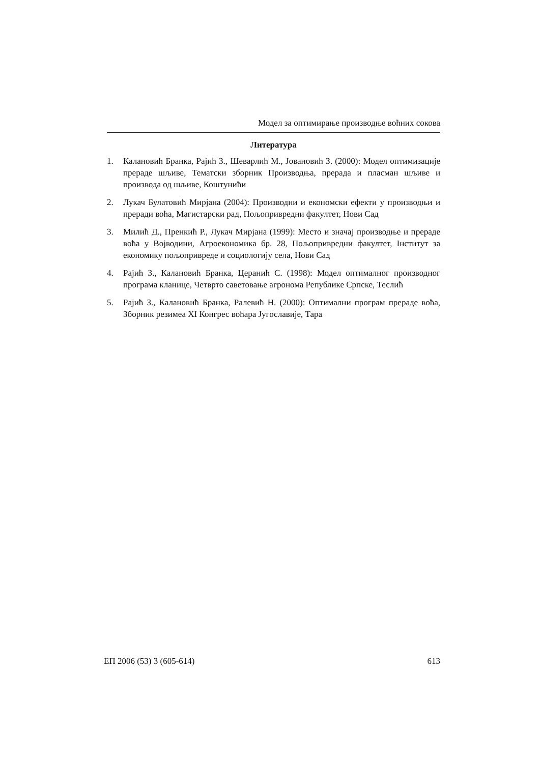Модел за оптимирање производње воћних сокова
Литература
1. Калановић Бранка, Рајић З., Шеварлић М., Јовановић З. (2000): Модел оптимизације прераде шљиве, Тематски зборник Производња, прерада и пласман шљиве и производа од шљиве, Коштунићи
2. Лукач Булатовић Мирјана (2004): Производни и економски ефекти у производњи и преради воћа, Магистарски рад, Пољопривредни факултет, Нови Сад
3. Милић Д., Пренкић Р., Лукач Мирјана (1999): Место и значај производње и прераде воћа у Војводини, Агроекономика бр. 28, Пољопривредни факултет, Інститут за економику пољопривреде и социологију села, Нови Сад
4. Рајић З., Калановић Бранка, Церанић С. (1998): Модел оптималног производног програма кланице, Четврто саветовање агронома Републике Српске, Теслић
5. Рајић З., Калановић Бранка, Ралевић Н. (2000): Оптимални програм прераде воћа, Зборник резимеа XI Конгрес воћара Југославије, Тара
ЕП 2006 (53) 3 (605-614) 613